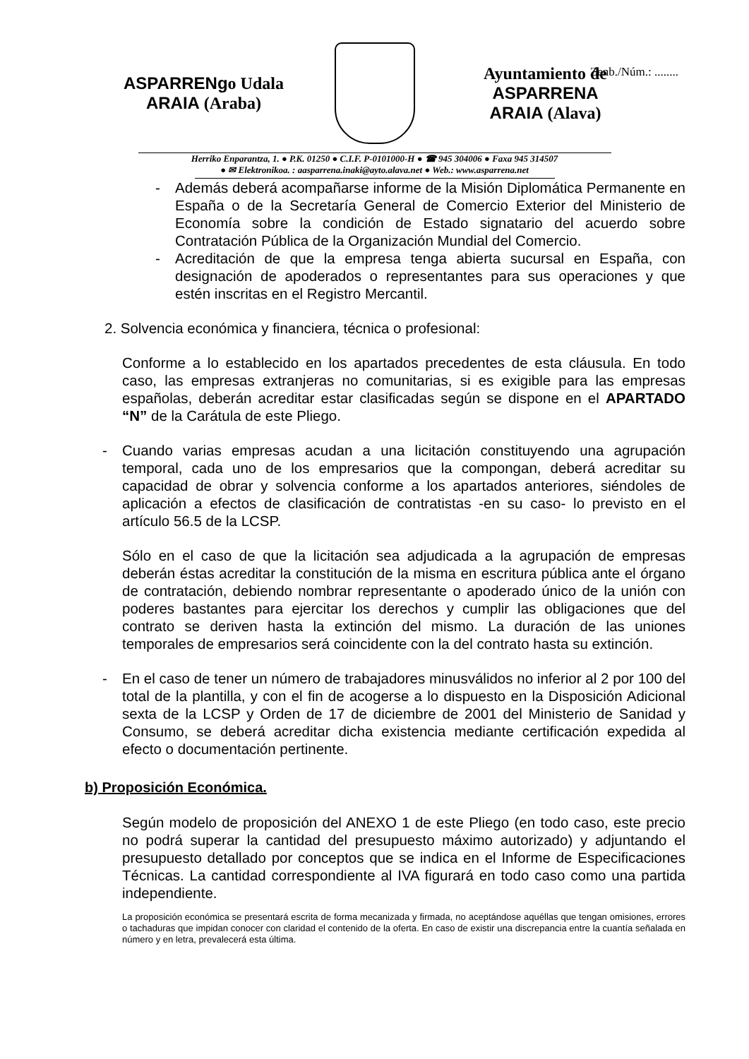Zenb./Núm.: ........
ASPARRENgo Udala
ARAIA (Araba)
Ayuntamiento de ASPARRENA
ARAIA (Alava)
Herriko Enparantza, 1. ● P.K. 01250 ● C.I.F. P-0101000-H ● ☎ 945 304006 ● Faxa 945 314507
● ✉ Elektronikoa. : aasparrena.inaki@ayto.alava.net ● Web.: www.asparrena.net
- Además deberá acompañarse informe de la Misión Diplomática Permanente en España o de la Secretaría General de Comercio Exterior del Ministerio de Economía sobre la condición de Estado signatario del acuerdo sobre Contratación Pública de la Organización Mundial del Comercio.
- Acreditación de que la empresa tenga abierta sucursal en España, con designación de apoderados o representantes para sus operaciones y que estén inscritas en el Registro Mercantil.
2. Solvencia económica y financiera, técnica o profesional:
Conforme a lo establecido en los apartados precedentes de esta cláusula. En todo caso, las empresas extranjeras no comunitarias, si es exigible para las empresas españolas, deberán acreditar estar clasificadas según se dispone en el APARTADO “N” de la Carátula de este Pliego.
- Cuando varias empresas acudan a una licitación constituyendo una agrupación temporal, cada uno de los empresarios que la compongan, deberá acreditar su capacidad de obrar y solvencia conforme a los apartados anteriores, siéndoles de aplicación a efectos de clasificación de contratistas -en su caso- lo previsto en el artículo 56.5 de la LCSP.
Sólo en el caso de que la licitación sea adjudicada a la agrupación de empresas deberán éstas acreditar la constitución de la misma en escritura pública ante el órgano de contratación, debiendo nombrar representante o apoderado único de la unión con poderes bastantes para ejercitar los derechos y cumplir las obligaciones que del contrato se deriven hasta la extinción del mismo. La duración de las uniones temporales de empresarios será coincidente con la del contrato hasta su extinción.
- En el caso de tener un número de trabajadores minusválidos no inferior al 2 por 100 del total de la plantilla, y con el fin de acogerse a lo dispuesto en la Disposición Adicional sexta de la LCSP y Orden de 17 de diciembre de 2001 del Ministerio de Sanidad y Consumo, se deberá acreditar dicha existencia mediante certificación expedida al efecto o documentación pertinente.
b) Proposición Económica.
Según modelo de proposición del ANEXO 1 de este Pliego (en todo caso, este precio no podrá superar la cantidad del presupuesto máximo autorizado) y adjuntando el presupuesto detallado por conceptos que se indica en el Informe de Especificaciones Técnicas. La cantidad correspondiente al IVA figurará en todo caso como una partida independiente.
La proposición económica se presentará escrita de forma mecanizada y firmada, no aceptándose aquéllas que tengan omisiones, errores o tachaduras que impidan conocer con claridad el contenido de la oferta. En caso de existir una discrepancia entre la cuantía señalada en número y en letra, prevalecerá esta última.